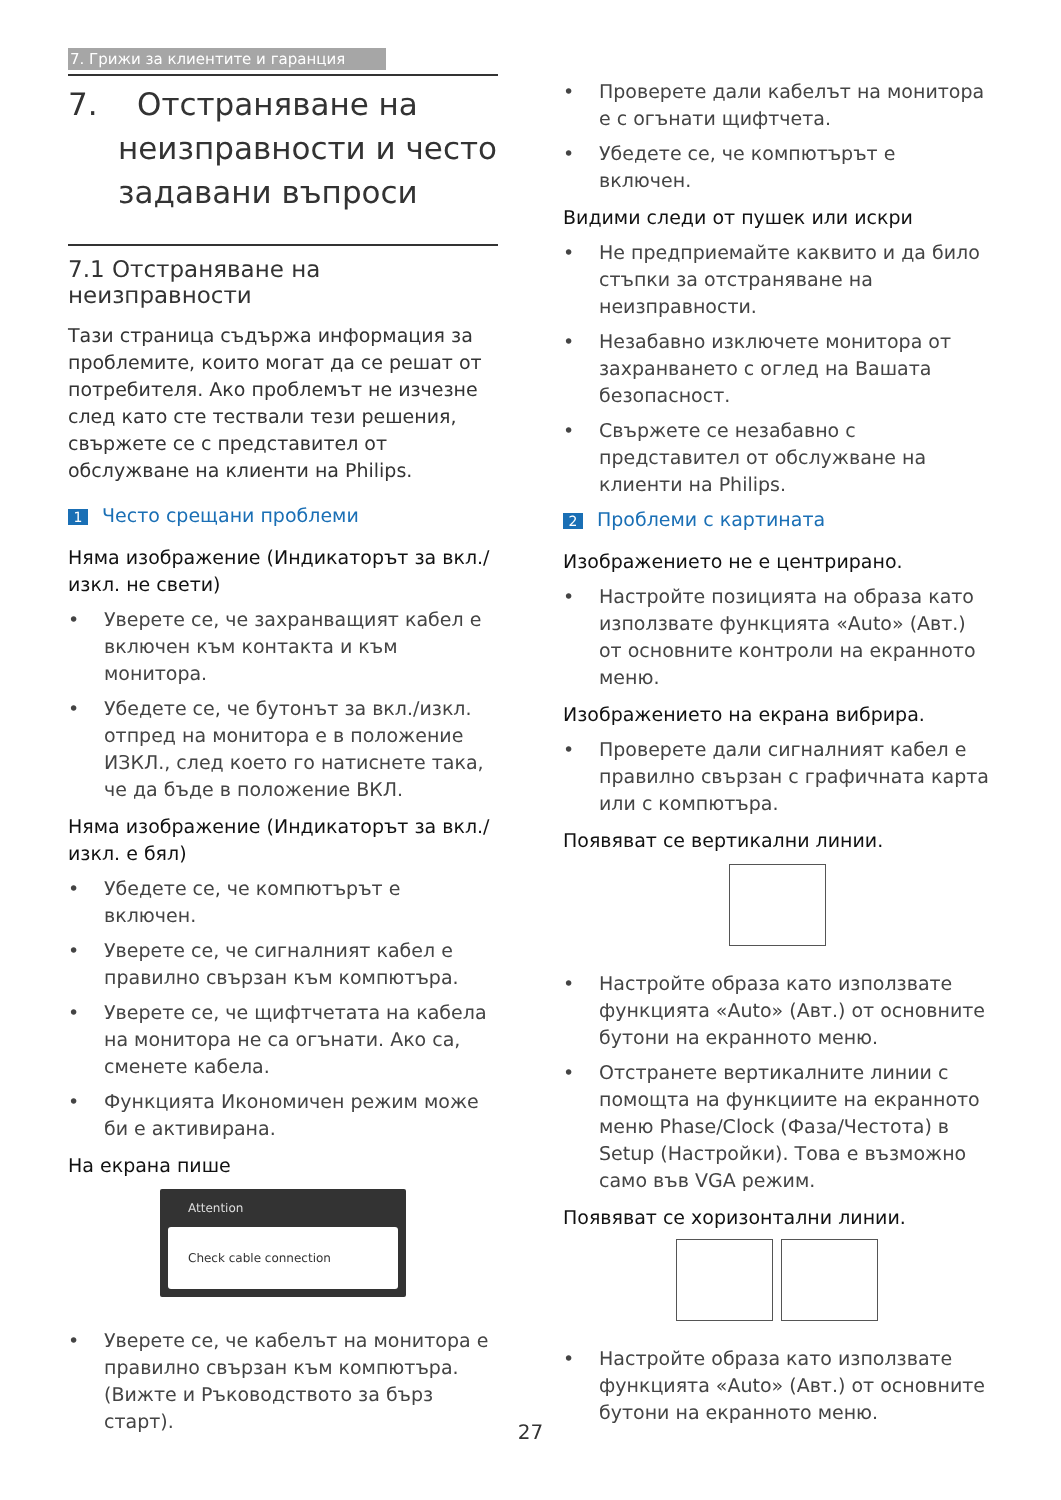7. Грижи за клиентите и гаранция
7. Отстраняване на неизправности и често задавани въпроси
7.1 Отстраняване на неизправности
Тази страница съдържа информация за проблемите, които могат да се решат от потребителя. Ако проблемът не изчезне след като сте тествали тези решения, свържете се с представител от обслужване на клиенти на Philips.
1 Често срещани проблеми
Няма изображение (Индикаторът за вкл./изкл. не свети)
• Уверете се, че захранващият кабел е включен към контакта и към монитора.
• Убедете се, че бутонът за вкл./изкл. отпред на монитора е в положение ИЗКЛ., след което го натиснете така, че да бъде в положение ВКЛ.
Няма изображение (Индикаторът за вкл./изкл. е бял)
• Убедете се, че компютърът е включен.
• Уверете се, че сигналният кабел е правилно свързан към компютъра.
• Уверете се, че щифтчетата на кабела на монитора не са огънати. Ако са, сменете кабела.
• Функцията Икономичен режим може би е активирана.
На екрана пише
Attention
Check cable connection
• Уверете се, че кабелът на монитора е правилно свързан към компютъра. (Вижте и Ръководството за бърз старт).
• Проверете дали кабелът на монитора е с огънати щифтчета.
• Убедете се, че компютърът е включен.
Видими следи от пушек или искри
• Не предприемайте каквито и да било стъпки за отстраняване на неизправности.
• Незабавно изключете монитора от захранването с оглед на Вашата безопасност.
• Свържете се незабавно с представител от обслужване на клиенти на Philips.
2 Проблеми с картината
Изображението не е центрирано.
• Настройте позицията на образа като използвате функцията «Auto» (Авт.) от основните контроли на екранното меню.
Изображението на екрана вибрира.
• Проверете дали сигналният кабел е правилно свързан с графичната карта или с компютъра.
Появяват се вертикални линии.
• Настройте образа като използвате функцията «Auto» (Авт.) от основните бутони на екранното меню.
• Отстранете вертикалните линии с помощта на функциите на екранното меню Phase/Clock (Фаза/Честота) в Setup (Настройки). Това е възможно само във VGA режим.
Появяват се хоризонтални линии.
• Настройте образа като използвате функцията «Auto» (Авт.) от основните бутони на екранното меню.
27